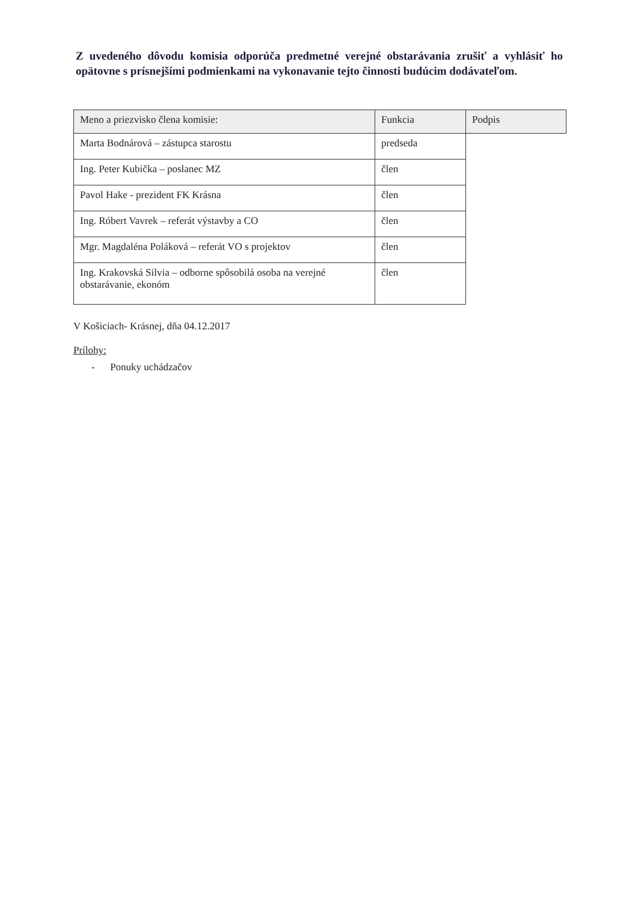Z uvedeného dôvodu komisia odporúča predmetné verejné obstarávania zrušiť a vyhlásiť ho opätovne s prísnejšími podmienkami na vykonavanie tejto činnosti budúcim dodávateľom.
| Meno a priezvisko člena komisie: | Funkcia | Podpis |
| --- | --- | --- |
| Marta Bodnárová – zástupca starostu | predseda | |
| Ing. Peter Kubička – poslanec MZ | člen | |
| Pavol Hake - prezident FK Krásna | člen | |
| Ing. Róbert Vavrek – referát výstavby a CO | člen | |
| Mgr. Magdaléna Poláková – referát VO s projektov | člen | |
| Ing. Krakovská Silvia – odborne spôsobilá osoba na verejné obstarávanie, ekonóm | člen | |
V Košiciach- Krásnej, dňa 04.12.2017
Prílohy:
- Ponuky uchádzačov